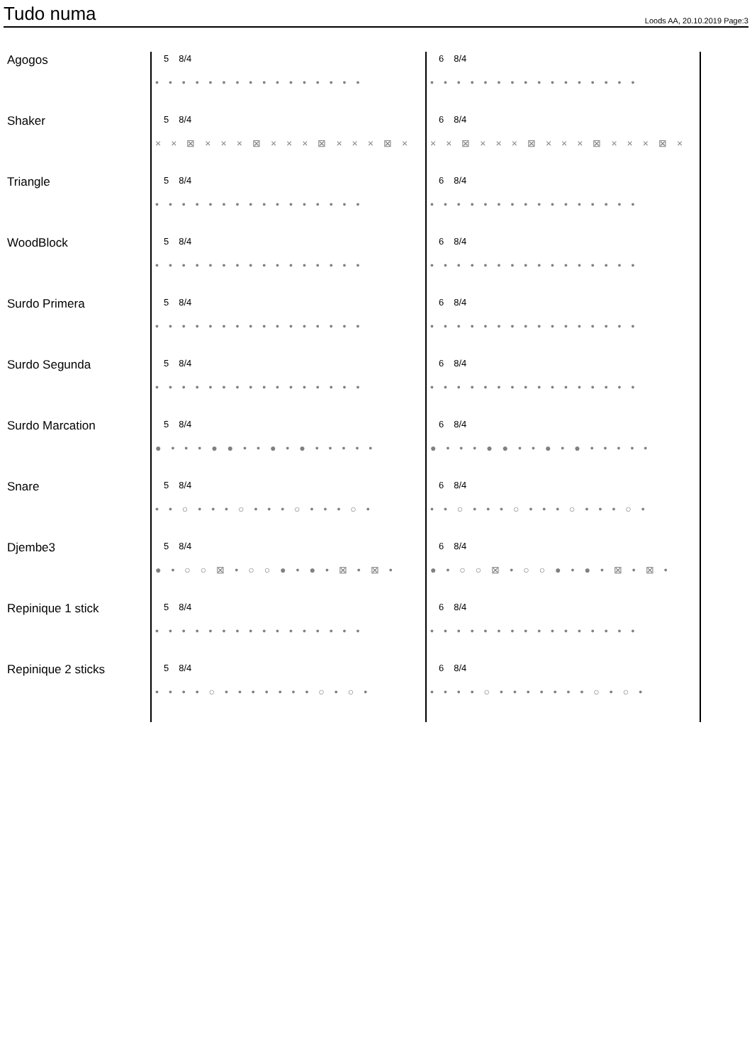Tudo numa
Loods AA, 20.10.2019 Page:3
Agogos
5 8/4
••••••••••••••••
6 8/4
••••••••••••••••
Shaker
5 8/4
××⊠×××⊠×××⊠×××⊠×
6 8/4
××⊠×××⊠×××⊠×××⊠×
Triangle
5 8/4
••••••••••••••••
6 8/4
••••••••••••••••
WoodBlock
5 8/4
••••••••••••••••
6 8/4
••••••••••••••••
Surdo Primera
5 8/4
••••••••••••••••
6 8/4
••••••••••••••••
Surdo Segunda
5 8/4
••••••••••••••••
6 8/4
••••••••••••••••
Surdo Marcation
5 8/4
●•••●●••●•●•••••
6 8/4
●•••●●••●•●•••••
Snare
5 8/4
••○•••○•••○•••○•
6 8/4
••○•••○•••○•••○•
Djembe3
5 8/4
●•○○⊠•○○●•●•⊠•⊠•
6 8/4
●•○○⊠•○○●•●•⊠•⊠•
Repinique 1 stick
5 8/4
••••••••••••••••
6 8/4
••••••••••••••••
Repinique 2 sticks
5 8/4
••••○•••••••○•○•
6 8/4
••••○•••••••○•○•